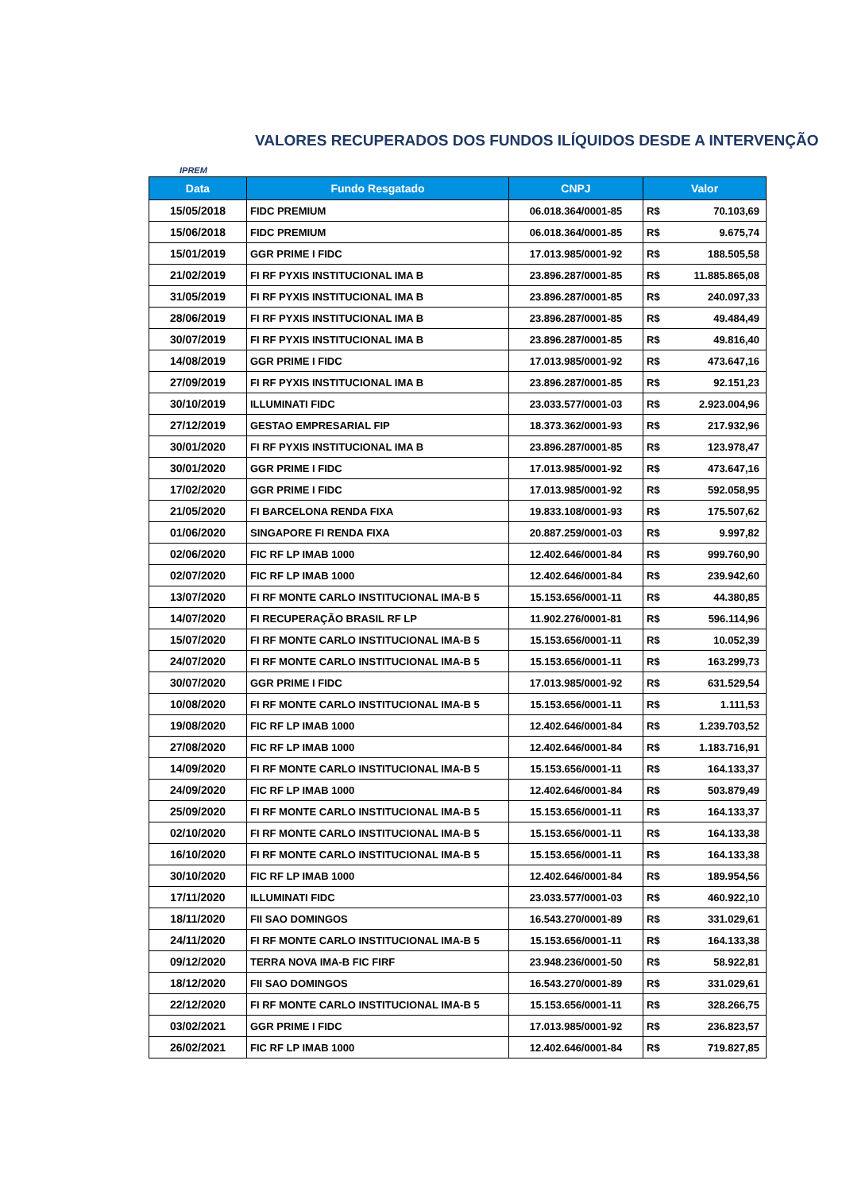VALORES RECUPERADOS DOS FUNDOS ILÍQUIDOS DESDE A INTERVENÇÃO
IPREM
| Data | Fundo Resgatado | CNPJ | Valor | |
| --- | --- | --- | --- | --- |
| 15/05/2018 | FIDC PREMIUM | 06.018.364/0001-85 | R$ | 70.103,69 |
| 15/06/2018 | FIDC PREMIUM | 06.018.364/0001-85 | R$ | 9.675,74 |
| 15/01/2019 | GGR PRIME I FIDC | 17.013.985/0001-92 | R$ | 188.505,58 |
| 21/02/2019 | FI RF PYXIS INSTITUCIONAL IMA B | 23.896.287/0001-85 | R$ | 11.885.865,08 |
| 31/05/2019 | FI RF PYXIS INSTITUCIONAL IMA B | 23.896.287/0001-85 | R$ | 240.097,33 |
| 28/06/2019 | FI RF PYXIS INSTITUCIONAL IMA B | 23.896.287/0001-85 | R$ | 49.484,49 |
| 30/07/2019 | FI RF PYXIS INSTITUCIONAL IMA B | 23.896.287/0001-85 | R$ | 49.816,40 |
| 14/08/2019 | GGR PRIME I FIDC | 17.013.985/0001-92 | R$ | 473.647,16 |
| 27/09/2019 | FI RF PYXIS INSTITUCIONAL IMA B | 23.896.287/0001-85 | R$ | 92.151,23 |
| 30/10/2019 | ILLUMINATI FIDC | 23.033.577/0001-03 | R$ | 2.923.004,96 |
| 27/12/2019 | GESTAO EMPRESARIAL FIP | 18.373.362/0001-93 | R$ | 217.932,96 |
| 30/01/2020 | FI RF PYXIS INSTITUCIONAL IMA B | 23.896.287/0001-85 | R$ | 123.978,47 |
| 30/01/2020 | GGR PRIME I FIDC | 17.013.985/0001-92 | R$ | 473.647,16 |
| 17/02/2020 | GGR PRIME I FIDC | 17.013.985/0001-92 | R$ | 592.058,95 |
| 21/05/2020 | FI BARCELONA RENDA FIXA | 19.833.108/0001-93 | R$ | 175.507,62 |
| 01/06/2020 | SINGAPORE FI RENDA FIXA | 20.887.259/0001-03 | R$ | 9.997,82 |
| 02/06/2020 | FIC RF LP IMAB 1000 | 12.402.646/0001-84 | R$ | 999.760,90 |
| 02/07/2020 | FIC RF LP IMAB 1000 | 12.402.646/0001-84 | R$ | 239.942,60 |
| 13/07/2020 | FI RF MONTE CARLO INSTITUCIONAL IMA-B 5 | 15.153.656/0001-11 | R$ | 44.380,85 |
| 14/07/2020 | FI RECUPERAÇÃO BRASIL RF LP | 11.902.276/0001-81 | R$ | 596.114,96 |
| 15/07/2020 | FI RF MONTE CARLO INSTITUCIONAL IMA-B 5 | 15.153.656/0001-11 | R$ | 10.052,39 |
| 24/07/2020 | FI RF MONTE CARLO INSTITUCIONAL IMA-B 5 | 15.153.656/0001-11 | R$ | 163.299,73 |
| 30/07/2020 | GGR PRIME I FIDC | 17.013.985/0001-92 | R$ | 631.529,54 |
| 10/08/2020 | FI RF MONTE CARLO INSTITUCIONAL IMA-B 5 | 15.153.656/0001-11 | R$ | 1.111,53 |
| 19/08/2020 | FIC RF LP IMAB 1000 | 12.402.646/0001-84 | R$ | 1.239.703,52 |
| 27/08/2020 | FIC RF LP IMAB 1000 | 12.402.646/0001-84 | R$ | 1.183.716,91 |
| 14/09/2020 | FI RF MONTE CARLO INSTITUCIONAL IMA-B 5 | 15.153.656/0001-11 | R$ | 164.133,37 |
| 24/09/2020 | FIC RF LP IMAB 1000 | 12.402.646/0001-84 | R$ | 503.879,49 |
| 25/09/2020 | FI RF MONTE CARLO INSTITUCIONAL IMA-B 5 | 15.153.656/0001-11 | R$ | 164.133,37 |
| 02/10/2020 | FI RF MONTE CARLO INSTITUCIONAL IMA-B 5 | 15.153.656/0001-11 | R$ | 164.133,38 |
| 16/10/2020 | FI RF MONTE CARLO INSTITUCIONAL IMA-B 5 | 15.153.656/0001-11 | R$ | 164.133,38 |
| 30/10/2020 | FIC RF LP IMAB 1000 | 12.402.646/0001-84 | R$ | 189.954,56 |
| 17/11/2020 | ILLUMINATI FIDC | 23.033.577/0001-03 | R$ | 460.922,10 |
| 18/11/2020 | FII SAO DOMINGOS | 16.543.270/0001-89 | R$ | 331.029,61 |
| 24/11/2020 | FI RF MONTE CARLO INSTITUCIONAL IMA-B 5 | 15.153.656/0001-11 | R$ | 164.133,38 |
| 09/12/2020 | TERRA NOVA IMA-B FIC FIRF | 23.948.236/0001-50 | R$ | 58.922,81 |
| 18/12/2020 | FII SAO DOMINGOS | 16.543.270/0001-89 | R$ | 331.029,61 |
| 22/12/2020 | FI RF MONTE CARLO INSTITUCIONAL IMA-B 5 | 15.153.656/0001-11 | R$ | 328.266,75 |
| 03/02/2021 | GGR PRIME I FIDC | 17.013.985/0001-92 | R$ | 236.823,57 |
| 26/02/2021 | FIC RF LP IMAB 1000 | 12.402.646/0001-84 | R$ | 719.827,85 |